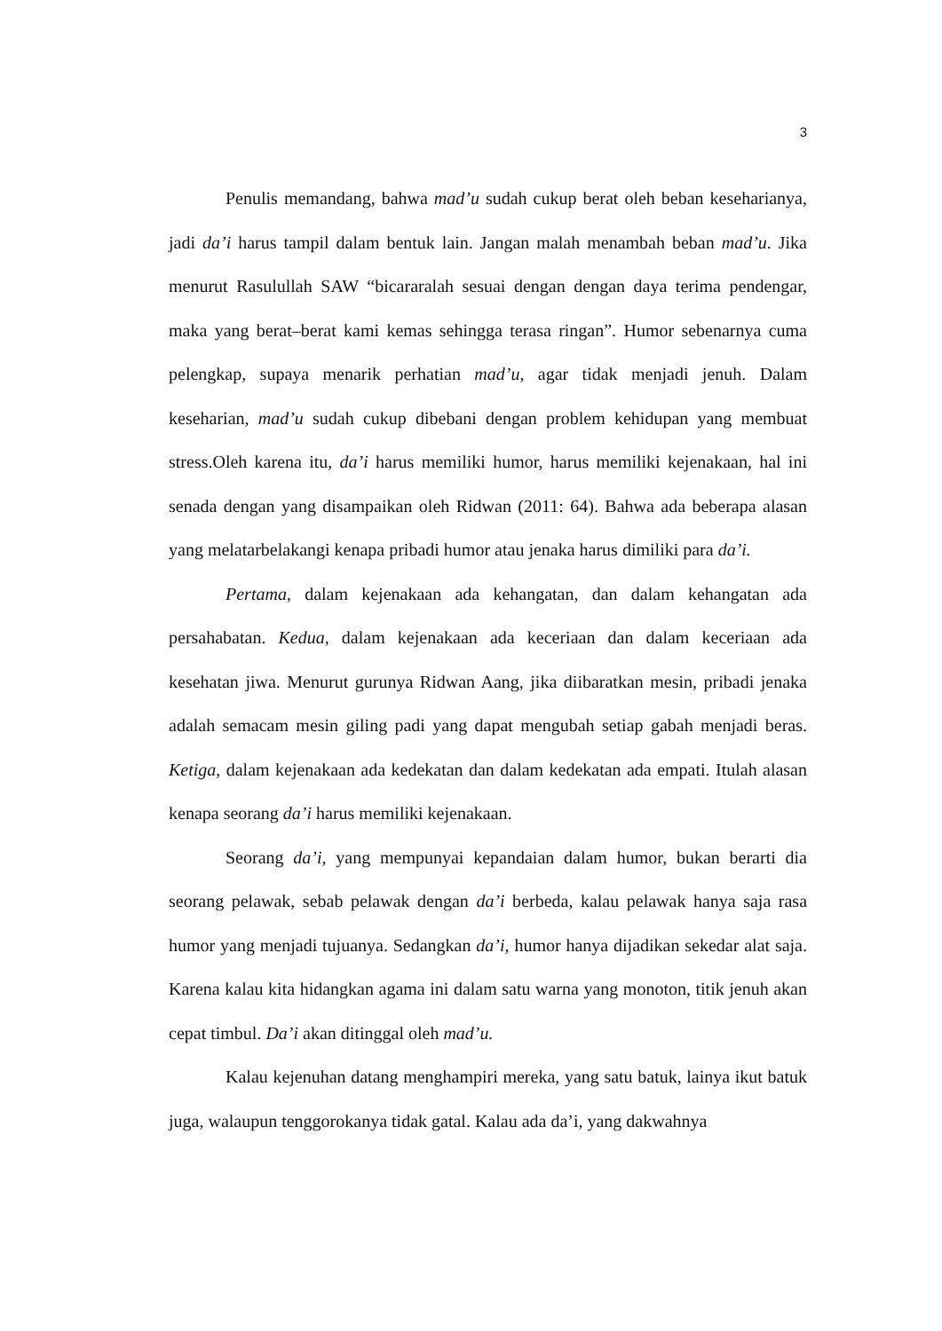3
Penulis memandang, bahwa mad’u sudah cukup berat oleh beban keseharianya, jadi da’i harus tampil dalam bentuk lain. Jangan malah menambah beban mad’u. Jika menurut Rasulullah SAW “bicararalah sesuai dengan dengan daya terima pendengar, maka yang berat–berat kami kemas sehingga terasa ringan”. Humor sebenarnya cuma pelengkap, supaya menarik perhatian mad’u, agar tidak menjadi jenuh. Dalam keseharian, mad’u sudah cukup dibebani dengan problem kehidupan yang membuat stress.Oleh karena itu, da’i harus memiliki humor, harus memiliki kejenakaan, hal ini senada dengan yang disampaikan oleh Ridwan (2011: 64). Bahwa ada beberapa alasan yang melatarbelakangi kenapa pribadi humor atau jenaka harus dimiliki para da’i.
Pertama, dalam kejenakaan ada kehangatan, dan dalam kehangatan ada persahabatan. Kedua, dalam kejenakaan ada keceriaan dan dalam keceriaan ada kesehatan jiwa. Menurut gurunya Ridwan Aang, jika diibaratkan mesin, pribadi jenaka adalah semacam mesin giling padi yang dapat mengubah setiap gabah menjadi beras. Ketiga, dalam kejenakaan ada kedekatan dan dalam kedekatan ada empati. Itulah alasan kenapa seorang da’i harus memiliki kejenakaan.
Seorang da’i, yang mempunyai kepandaian dalam humor, bukan berarti dia seorang pelawak, sebab pelawak dengan da’i berbeda, kalau pelawak hanya saja rasa humor yang menjadi tujuanya. Sedangkan da’i, humor hanya dijadikan sekedar alat saja. Karena kalau kita hidangkan agama ini dalam satu warna yang monoton, titik jenuh akan cepat timbul. Da’i akan ditinggal oleh mad’u.
Kalau kejenuhan datang menghampiri mereka, yang satu batuk, lainya ikut batuk juga, walaupun tenggorokanya tidak gatal. Kalau ada da’i, yang dakwahnya